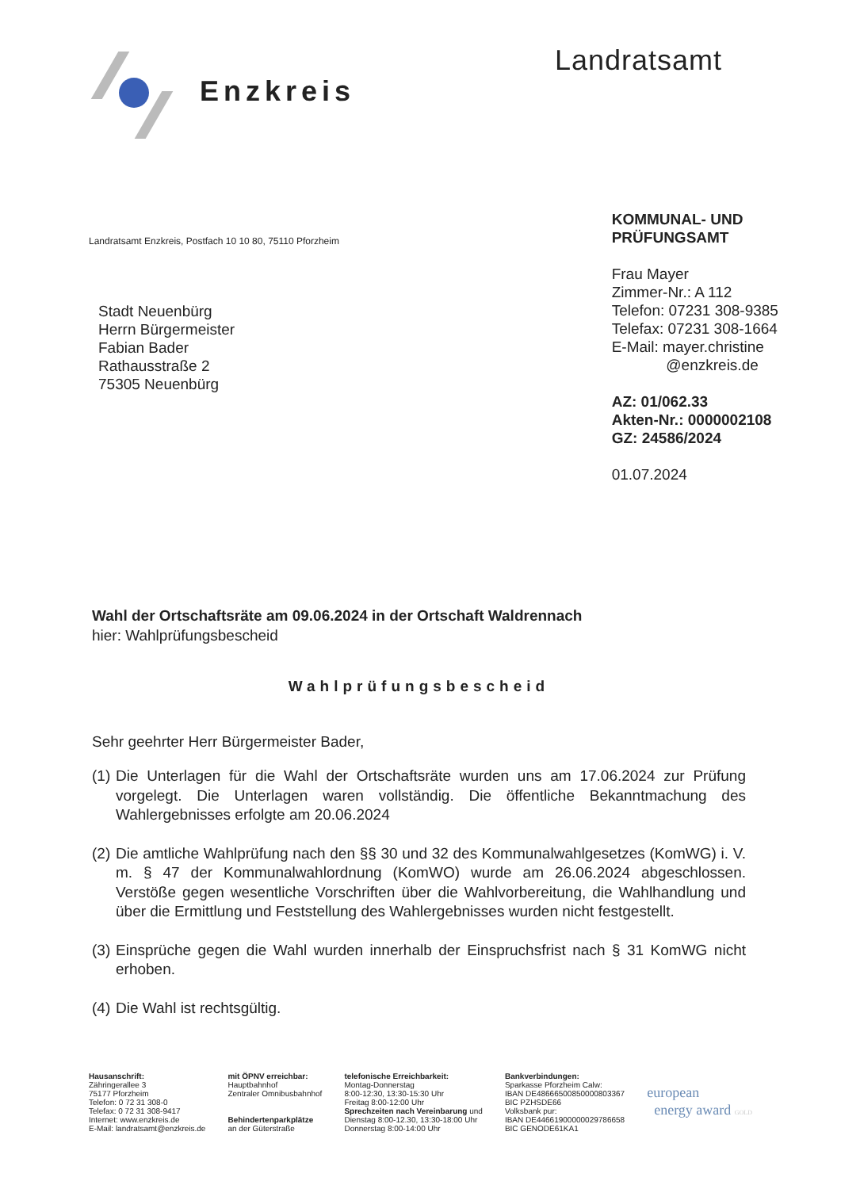Enzkreis Landratsamt
Landratsamt Enzkreis, Postfach 10 10 80, 75110 Pforzheim
Stadt Neuenbürg
Herrn Bürgermeister
Fabian Bader
Rathausstraße 2
75305 Neuenbürg
KOMMUNAL- UND
PRÜFUNGSAMT
Frau Mayer
Zimmer-Nr.: A 112
Telefon: 07231 308-9385
Telefax: 07231 308-1664
E-Mail: mayer.christine
@enzkreis.de
AZ: 01/062.33
Akten-Nr.: 0000002108
GZ: 24586/2024
01.07.2024
Wahl der Ortschaftsräte am 09.06.2024 in der Ortschaft Waldrennach
hier: Wahlprüfungsbescheid
Wahlprüfungsbescheid
Sehr geehrter Herr Bürgermeister Bader,
(1) Die Unterlagen für die Wahl der Ortschaftsräte wurden uns am 17.06.2024 zur Prüfung vorgelegt. Die Unterlagen waren vollständig. Die öffentliche Bekanntmachung des Wahlergebnisses erfolgte am 20.06.2024
(2) Die amtliche Wahlprüfung nach den §§ 30 und 32 des Kommunalwahlgesetzes (KomWG) i. V. m. § 47 der Kommunalwahlordnung (KomWO) wurde am 26.06.2024 abgeschlossen. Verstöße gegen wesentliche Vorschriften über die Wahlvorbereitung, die Wahlhandlung und über die Ermittlung und Feststellung des Wahlergebnisses wurden nicht festgestellt.
(3) Einsprüche gegen die Wahl wurden innerhalb der Einspruchsfrist nach § 31 KomWG nicht erhoben.
(4) Die Wahl ist rechtsgültig.
Hausanschrift:
Zähringerallee 3
75177 Pforzheim
Telefon: 0 72 31 308-0
Telefax: 0 72 31 308-9417
Internet: www.enzkreis.de
E-Mail: landratsamt@enzkreis.de
mit ÖPNV erreichbar:
Hauptbahnhof
Zentraler Omnibusbahnhof
Behindertenparkplätze
an der Güterstraße
telefonische Erreichbarkeit:
Montag-Donnerstag
8:00-12:30, 13:30-15:30 Uhr
Freitag 8:00-12:00 Uhr
Sprechzeiten nach Vereinbarung und
Dienstag 8:00-12.30, 13:30-18:00 Uhr
Donnerstag 8:00-14:00 Uhr
Bankverbindungen:
Sparkasse Pforzheim Calw:
IBAN DE48666500850000803367
BIC PZHSDE66
Volksbank pur:
IBAN DE44661900000029786658
BIC GENODE61KA1
european
energy award GOLD